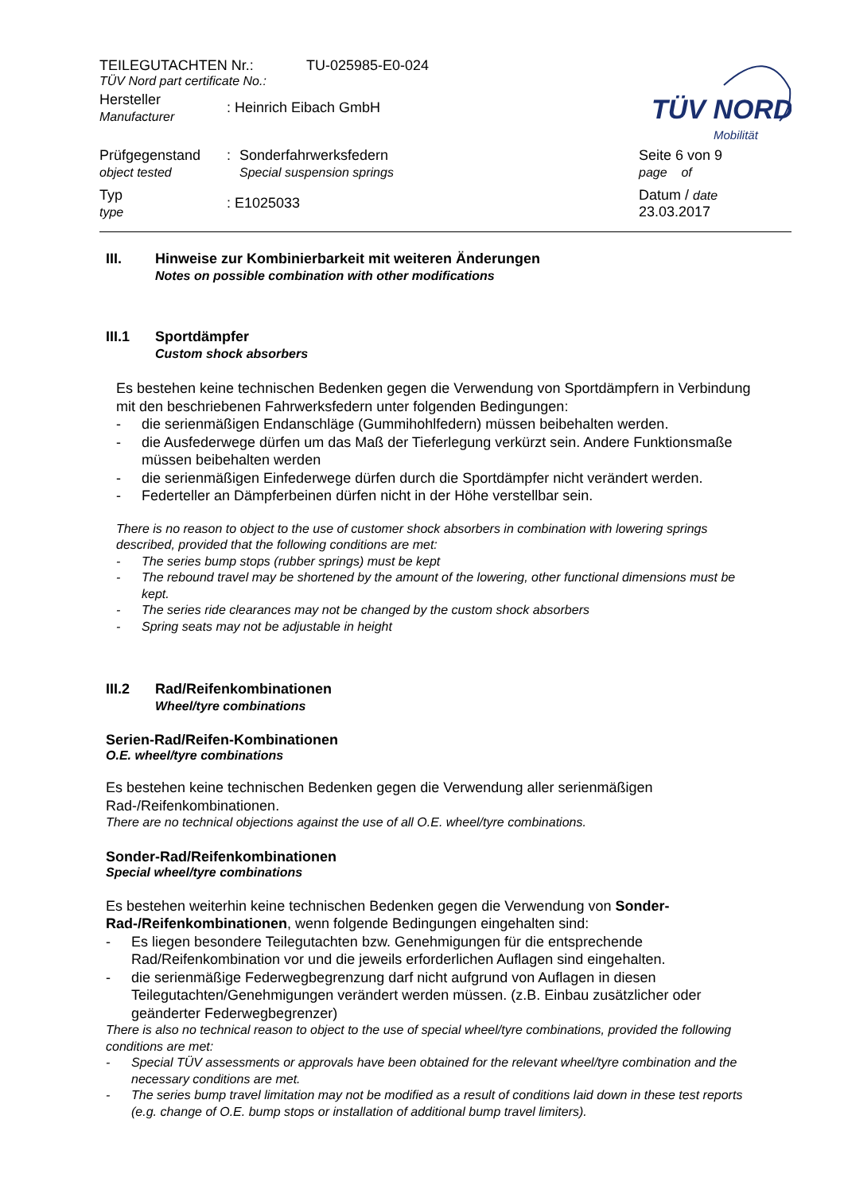TEILEGUTACHTEN Nr.: TU-025985-E0-024
TÜV Nord part certificate No.:
Hersteller
Manufacturer
: Heinrich Eibach GmbH
TÜV NORD
Mobilität
Prüfgegenstand
object tested
: Sonderfahrwerksfedern
Special suspension springs
Seite 6 von 9
page of
Typ
type
: E1025033
Datum / date
23.03.2017
III. Hinweise zur Kombinierbarkeit mit weiteren Änderungen
Notes on possible combination with other modifications
III.1 Sportdämpfer
Custom shock absorbers
Es bestehen keine technischen Bedenken gegen die Verwendung von Sportdämpfern in Verbindung mit den beschriebenen Fahrwerksfedern unter folgenden Bedingungen:
- die serienmäßigen Endanschläge (Gummihohlfedern) müssen beibehalten werden.
- die Ausfederwege dürfen um das Maß der Tieferlegung verkürzt sein. Andere Funktionsmaße müssen beibehalten werden
- die serienmäßigen Einfederwege dürfen durch die Sportdämpfer nicht verändert werden.
- Federteller an Dämpferbeinen dürfen nicht in der Höhe verstellbar sein.
There is no reason to object to the use of customer shock absorbers in combination with lowering springs described, provided that the following conditions are met:
- The series bump stops (rubber springs) must be kept
- The rebound travel may be shortened by the amount of the lowering, other functional dimensions must be kept.
- The series ride clearances may not be changed by the custom shock absorbers
- Spring seats may not be adjustable in height
III.2 Rad/Reifenkombinationen
Wheel/tyre combinations
Serien-Rad/Reifen-Kombinationen
O.E. wheel/tyre combinations
Es bestehen keine technischen Bedenken gegen die Verwendung aller serienmäßigen Rad-/Reifenkombinationen.
There are no technical objections against the use of all O.E. wheel/tyre combinations.
Sonder-Rad/Reifenkombinationen
Special wheel/tyre combinations
Es bestehen weiterhin keine technischen Bedenken gegen die Verwendung von Sonder-Rad-/Reifenkombinationen, wenn folgende Bedingungen eingehalten sind:
- Es liegen besondere Teilegutachten bzw. Genehmigungen für die entsprechende Rad/Reifenkombination vor und die jeweils erforderlichen Auflagen sind eingehalten.
- die serienmäßige Federwegbegrenzung darf nicht aufgrund von Auflagen in diesen Teilegutachten/Genehmigungen verändert werden müssen. (z.B. Einbau zusätzlicher oder geänderter Federwegbegrenzer)
There is also no technical reason to object to the use of special wheel/tyre combinations, provided the following conditions are met:
- Special TÜV assessments or approvals have been obtained for the relevant wheel/tyre combination and the necessary conditions are met.
- The series bump travel limitation may not be modified as a result of conditions laid down in these test reports (e.g. change of O.E. bump stops or installation of additional bump travel limiters).